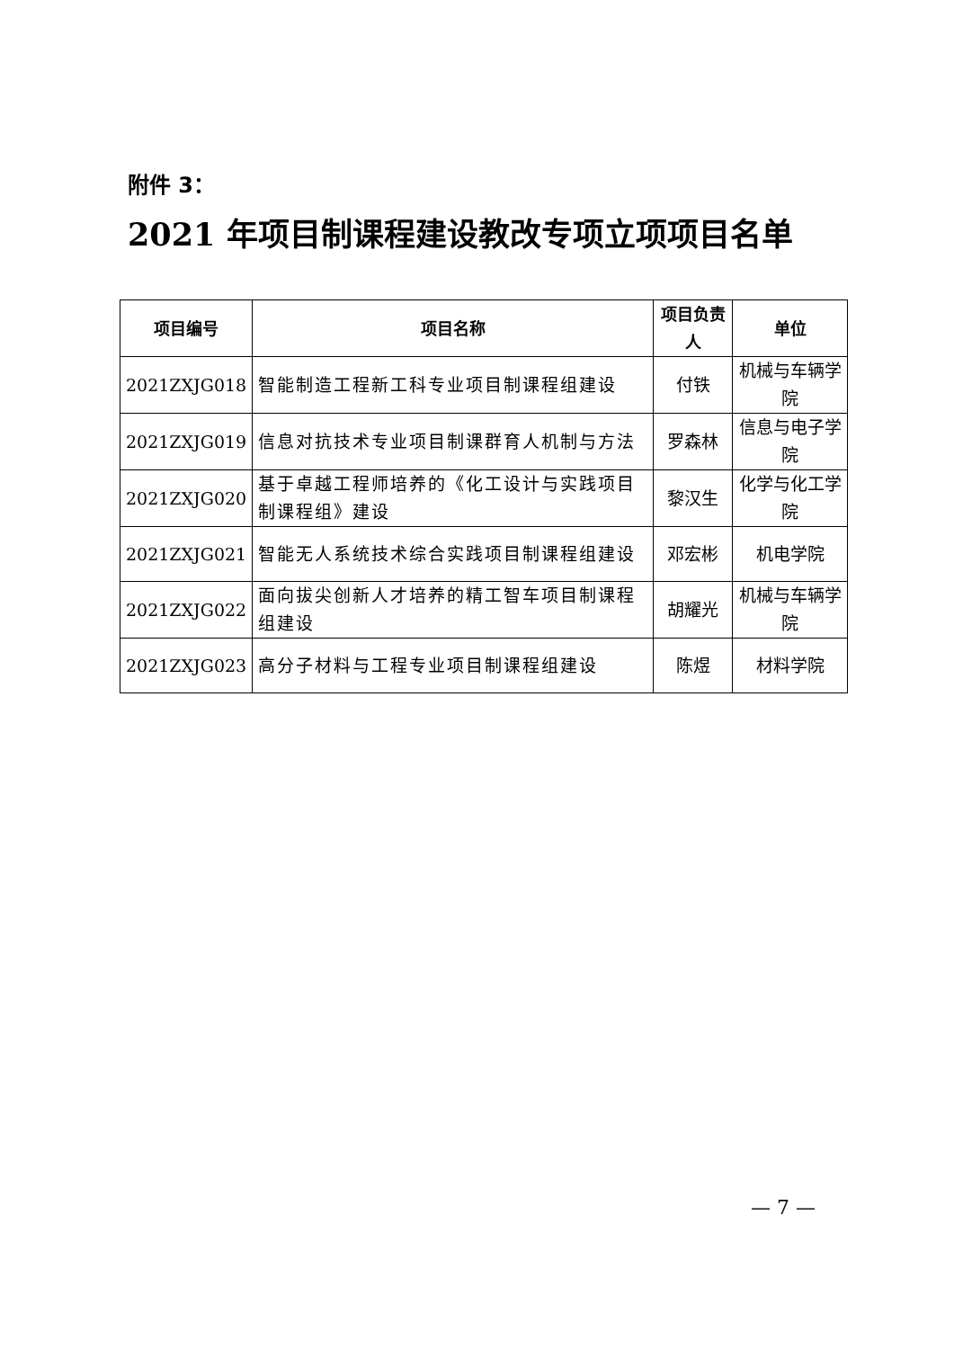附件 3：
2021 年项目制课程建设教改专项立项项目名单
| 项目编号 | 项目名称 | 项目负责人 | 单位 |
| --- | --- | --- | --- |
| 2021ZXJG018 | 智能制造工程新工科专业项目制课程组建设 | 付铁 | 机械与车辆学院 |
| 2021ZXJG019 | 信息对抗技术专业项目制课群育人机制与方法 | 罗森林 | 信息与电子学院 |
| 2021ZXJG020 | 基于卓越工程师培养的《化工设计与实践项目制课程组》建设 | 黎汉生 | 化学与化工学院 |
| 2021ZXJG021 | 智能无人系统技术综合实践项目制课程组建设 | 邓宏彬 | 机电学院 |
| 2021ZXJG022 | 面向拔尖创新人才培养的精工智车项目制课程组建设 | 胡耀光 | 机械与车辆学院 |
| 2021ZXJG023 | 高分子材料与工程专业项目制课程组建设 | 陈煜 | 材料学院 |
— 7 —